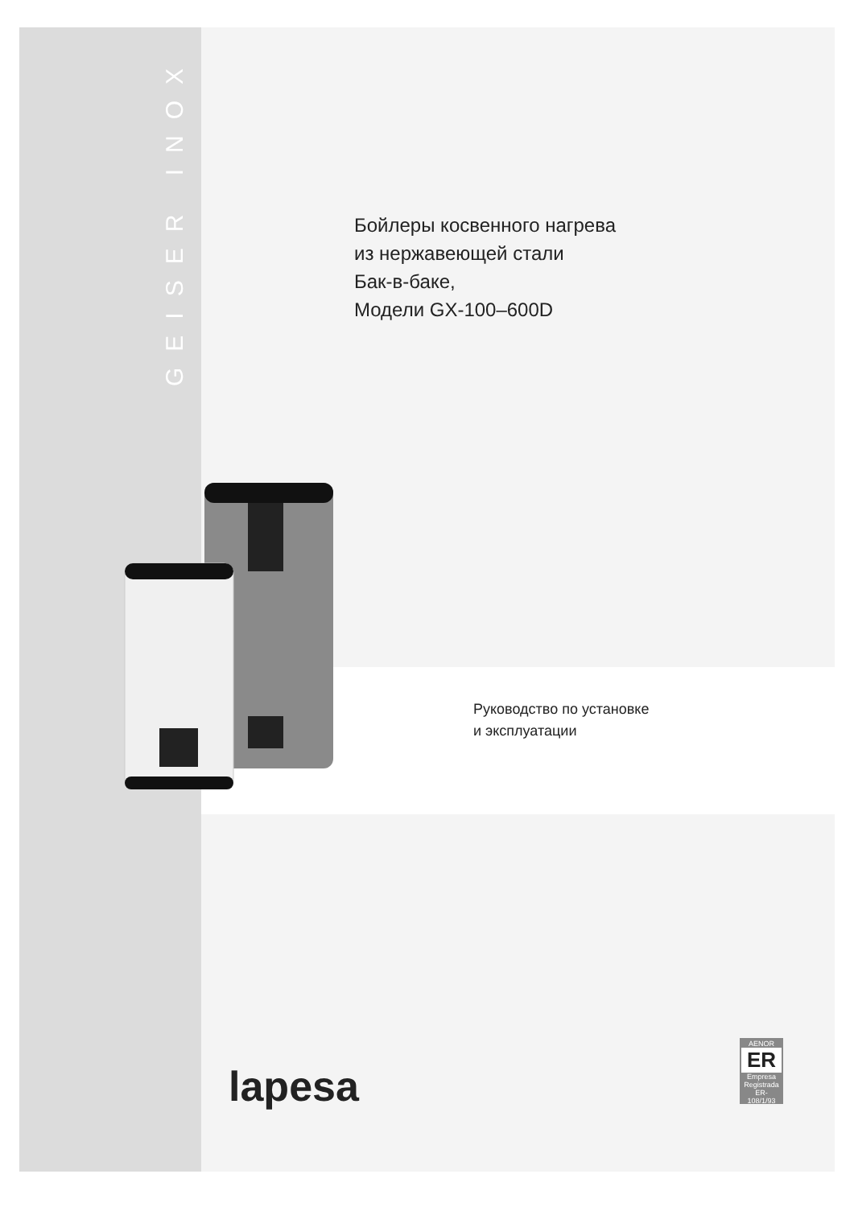GEISER INOX
Бойлеры косвенного нагрева
из нержавеющей стали
Бак-в-баке,
Модели GX-100–600D
Руководство по установке
и эксплуатации
lapesa
AENOR
ER
Empresa Registrada
ER-108/1/93